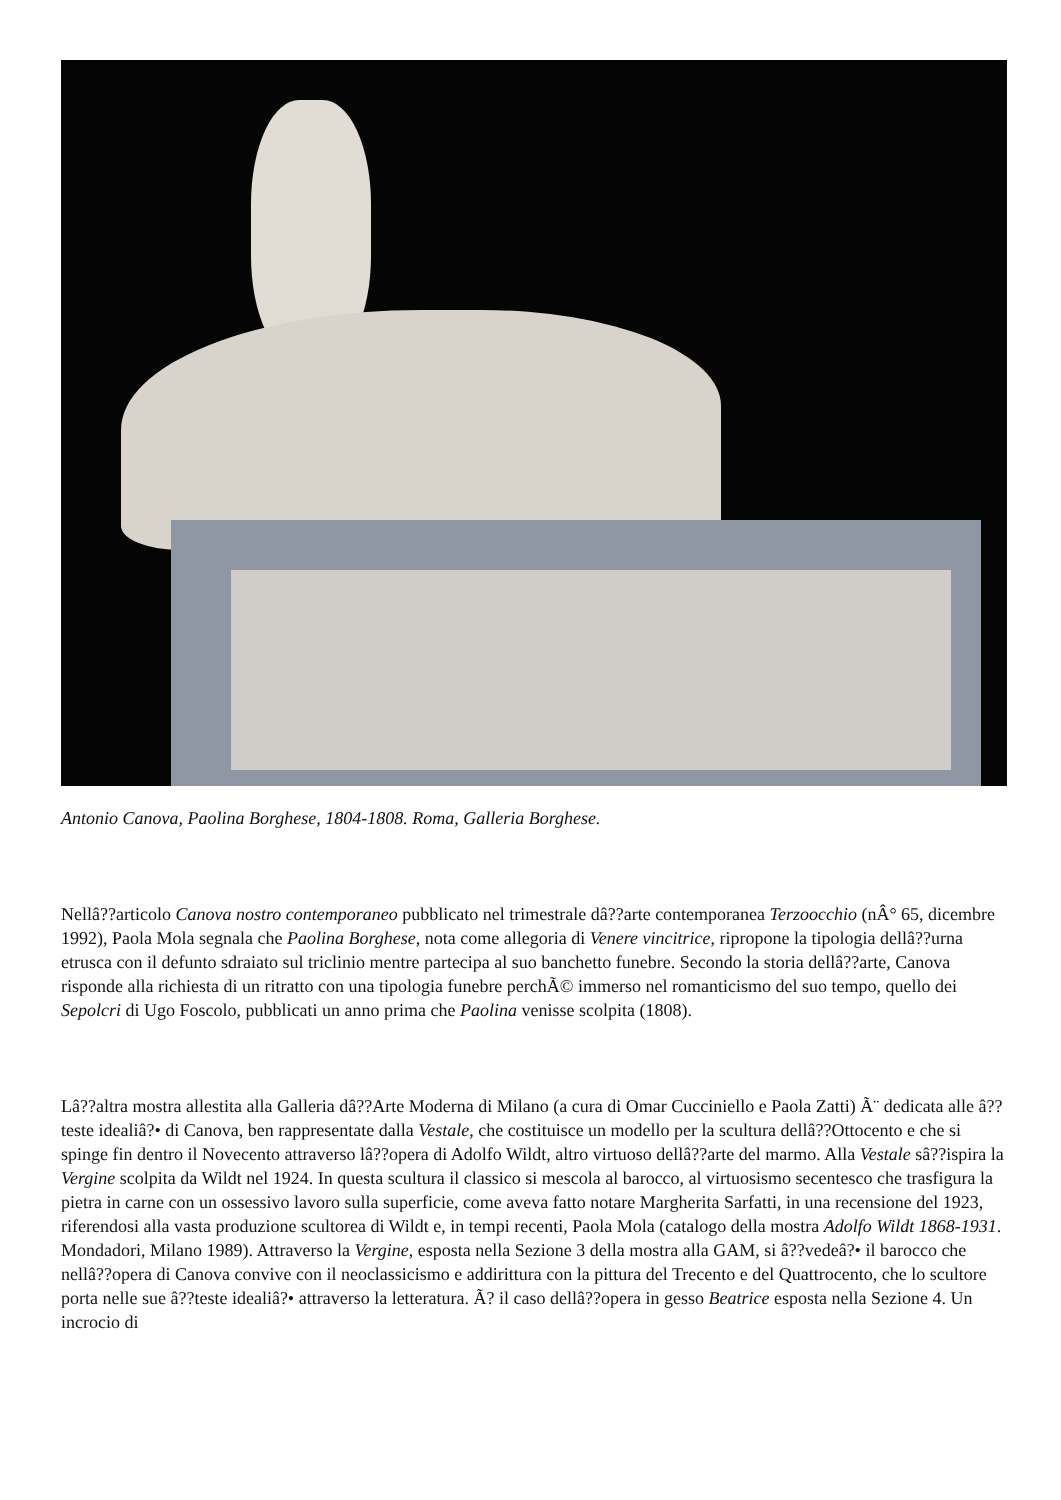Antonio Canova, Paolina Borghese, 1804-1808. Roma, Galleria Borghese.
Nellâ??articolo Canova nostro contemporaneo pubblicato nel trimestrale dâ??arte contemporanea Terzoocchio (nÂ° 65, dicembre 1992), Paola Mola segnala che Paolina Borghese, nota come allegoria di Venere vincitrice, ripropone la tipologia dellâ??urna etrusca con il defunto sdraiato sul triclinio mentre partecipa al suo banchetto funebre. Secondo la storia dellâ??arte, Canova risponde alla richiesta di un ritratto con una tipologia funebre perchÃ© immerso nel romanticismo del suo tempo, quello dei Sepolcri di Ugo Foscolo, pubblicati un anno prima che Paolina venisse scolpita (1808).
Lâ??altra mostra allestita alla Galleria dâ??Arte Moderna di Milano (a cura di Omar Cucciniello e Paola Zatti) Ã¨ dedicata alle â??teste idealiâ?• di Canova, ben rappresentate dalla Vestale, che costituisce un modello per la scultura dellâ??Ottocento e che si spinge fin dentro il Novecento attraverso lâ??opera di Adolfo Wildt, altro virtuoso dellâ??arte del marmo. Alla Vestale sâ??ispira la Vergine scolpita da Wildt nel 1924. In questa scultura il classico si mescola al barocco, al virtuosismo secentesco che trasfigura la pietra in carne con un ossessivo lavoro sulla superficie, come aveva fatto notare Margherita Sarfatti, in una recensione del 1923, riferendosi alla vasta produzione scultorea di Wildt e, in tempi recenti, Paola Mola (catalogo della mostra Adolfo Wildt 1868-1931. Mondadori, Milano 1989). Attraverso la Vergine, esposta nella Sezione 3 della mostra alla GAM, si â??vedeâ?• il barocco che nellâ??opera di Canova convive con il neoclassicismo e addirittura con la pittura del Trecento e del Quattrocento, che lo scultore porta nelle sue â??teste idealiâ?• attraverso la letteratura. Ã? il caso dellâ??opera in gesso Beatrice esposta nella Sezione 4. Un incrocio di